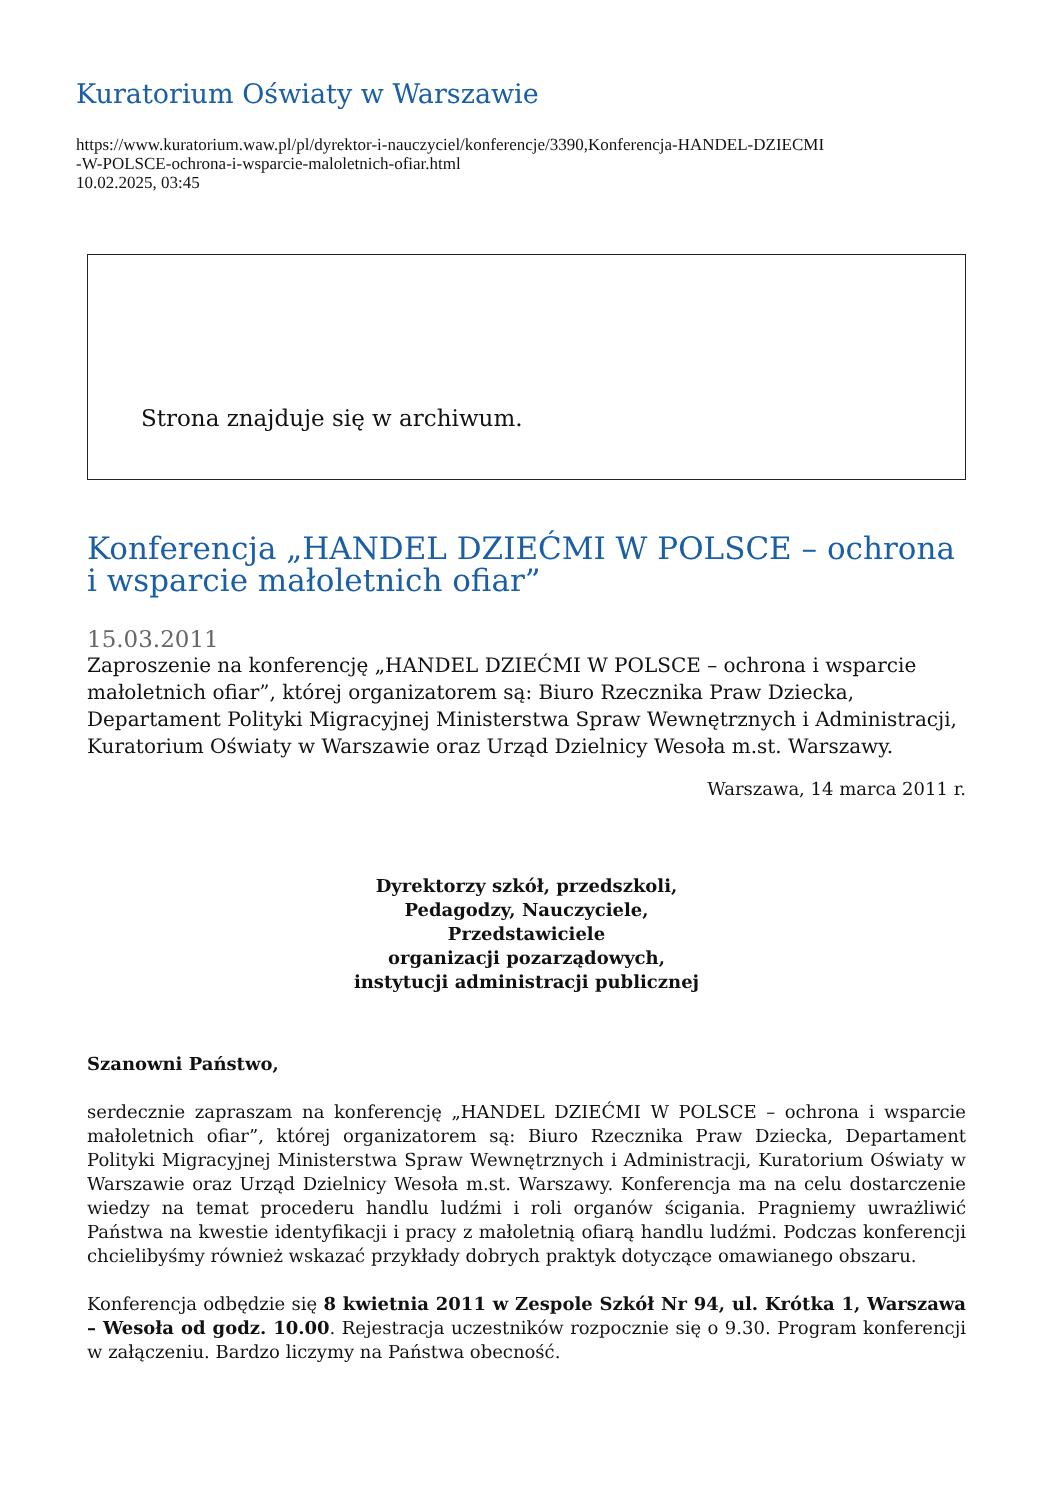Kuratorium Oświaty w Warszawie
https://www.kuratorium.waw.pl/pl/dyrektor-i-nauczyciel/konferencje/3390,Konferencja-HANDEL-DZIECMI
-W-POLSCE-ochrona-i-wsparcie-maloletnich-ofiar.html
10.02.2025, 03:45
Strona znajduje się w archiwum.
Konferencja „HANDEL DZIEĆMI W POLSCE – ochrona i wsparcie małoletnich ofiar”
15.03.2011
Zaproszenie na konferencję „HANDEL DZIEĆMI W POLSCE – ochrona i wsparcie małoletnich ofiar”, której organizatorem są: Biuro Rzecznika Praw Dziecka, Departament Polityki Migracyjnej Ministerstwa Spraw Wewnętrznych i Administracji, Kuratorium Oświaty w Warszawie oraz Urząd Dzielnicy Wesoła m.st. Warszawy.
Warszawa, 14 marca 2011 r.
Dyrektorzy szkół, przedszkoli,
Pedagodzy, Nauczyciele,
Przedstawiciele
organizacji pozarządowych,
instytucji administracji publicznej
Szanowni Państwo,
serdecznie zapraszam na konferencję „HANDEL DZIEĆMI W POLSCE – ochrona i wsparcie małoletnich ofiar”, której organizatorem są: Biuro Rzecznika Praw Dziecka, Departament Polityki Migracyjnej Ministerstwa Spraw Wewnętrznych i Administracji, Kuratorium Oświaty w Warszawie oraz Urząd Dzielnicy Wesoła m.st. Warszawy. Konferencja ma na celu dostarczenie wiedzy na temat procederu handlu ludźmi i roli organów ścigania. Pragniemy uwrażliwić Państwa na kwestie identyfikacji i pracy z małoletnią ofiarą handlu ludźmi. Podczas konferencji chcielibyśmy również wskazać przykłady dobrych praktyk dotyczące omawianego obszaru.
Konferencja odbędzie się 8 kwietnia 2011 w Zespole Szkół Nr 94, ul. Krótka 1, Warszawa – Wesoła od godz. 10.00. Rejestracja uczestników rozpocznie się o 9.30. Program konferencji w załączeniu. Bardzo liczymy na Państwa obecność.